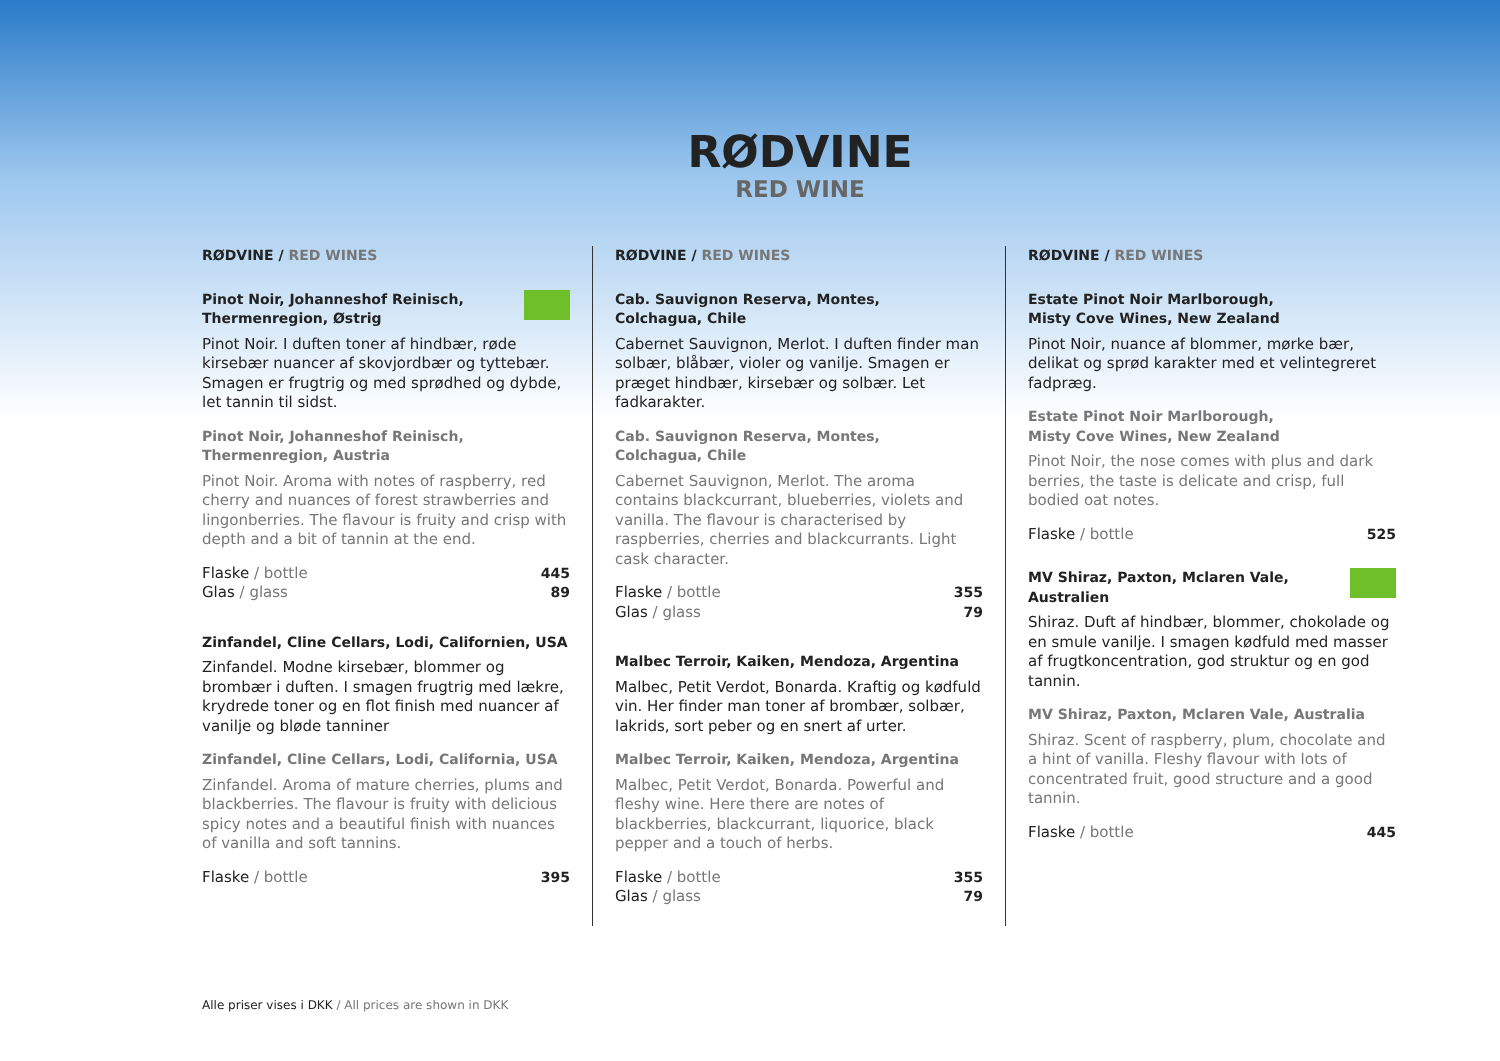RØDVINE
RED WINE
RØDVINE / RED WINES
Pinot Noir, Johanneshof Reinisch,
Thermenregion, Østrig
Pinot Noir. I duften toner af hindbær, røde kirsebær nuancer af skovjordbær og tyttebær. Smagen er frugtrig og med sprødhed og dybde, let tannin til sidst.
Pinot Noir, Johanneshof Reinisch,
Thermenregion, Austria
Pinot Noir. Aroma with notes of raspberry, red cherry and nuances of forest strawberries and lingonberries. The flavour is fruity and crisp with depth and a bit of tannin at the end.
Flaske / bottle 445
Glas / glass 89
Zinfandel, Cline Cellars, Lodi, Californien, USA
Zinfandel. Modne kirsebær, blommer og brombær i duften. I smagen frugtrig med lækre, krydrede toner og en flot finish med nuancer af vanilje og bløde tanniner
Zinfandel, Cline Cellars, Lodi, California, USA
Zinfandel. Aroma of mature cherries, plums and blackberries. The flavour is fruity with delicious spicy notes and a beautiful finish with nuances of vanilla and soft tannins.
Flaske / bottle 395
RØDVINE / RED WINES
Cab. Sauvignon Reserva, Montes,
Colchagua, Chile
Cabernet Sauvignon, Merlot. I duften finder man solbær, blåbær, violer og vanilje. Smagen er præget hindbær, kirsebær og solbær. Let fadkarakter.
Cab. Sauvignon Reserva, Montes,
Colchagua, Chile
Cabernet Sauvignon, Merlot. The aroma contains blackcurrant, blueberries, violets and vanilla. The flavour is characterised by raspberries, cherries and blackcurrants. Light cask character.
Flaske / bottle 355
Glas / glass 79
Malbec Terroir, Kaiken, Mendoza, Argentina
Malbec, Petit Verdot, Bonarda. Kraftig og kødfuld vin. Her finder man toner af brombær, solbær, lakrids, sort peber og en snert af urter.
Malbec Terroir, Kaiken, Mendoza, Argentina
Malbec, Petit Verdot, Bonarda. Powerful and fleshy wine. Here there are notes of blackberries, blackcurrant, liquorice, black pepper and a touch of herbs.
Flaske / bottle 355
Glas / glass 79
RØDVINE / RED WINES
Estate Pinot Noir Marlborough,
Misty Cove Wines, New Zealand
Pinot Noir, nuance af blommer, mørke bær, delikat og sprød karakter med et velintegreret fadpræg.
Estate Pinot Noir Marlborough,
Misty Cove Wines, New Zealand
Pinot Noir, the nose comes with plus and dark berries, the taste is delicate and crisp, full bodied oat notes.
Flaske / bottle 525
MV Shiraz, Paxton, Mclaren Vale,
Australien
Shiraz. Duft af hindbær, blommer, chokolade og en smule vanilje. I smagen kødfuld med masser af frugtkoncentration, god struktur og en god tannin.
MV Shiraz, Paxton, Mclaren Vale, Australia
Shiraz. Scent of raspberry, plum, chocolate and a hint of vanilla. Fleshy flavour with lots of concentrated fruit, good structure and a good tannin.
Flaske / bottle 445
Alle priser vises i DKK / All prices are shown in DKK